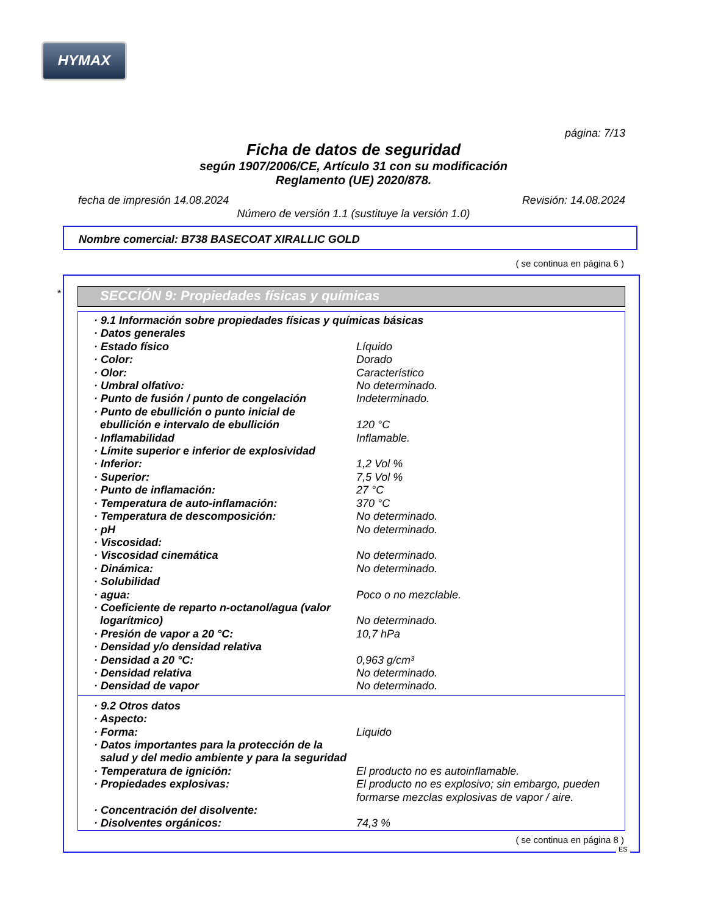HYMAX
página: 7/13
Ficha de datos de seguridad
según 1907/2006/CE, Artículo 31 con su modificación
Reglamento (UE) 2020/878.
fecha de impresión 14.08.2024 Revisión: 14.08.2024
Número de versión 1.1 (sustituye la versión 1.0)
Nombre comercial: B738 BASECOAT XIRALLIC GOLD
( se continua en página 6 )
*
SECCIÓN 9: Propiedades físicas y químicas
| · 9.1 Información sobre propiedades físicas y químicas básicas | |
| · Datos generales | |
| · Estado físico | Líquido |
| · Color: | Dorado |
| · Olor: | Característico |
| · Umbral olfativo: | No determinado. |
| · Punto de fusión / punto de congelación | Indeterminado. |
| · Punto de ebullición o punto inicial de ebullición e intervalo de ebullición | 120 °C |
| · Inflamabilidad | Inflamable. |
| · Límite superior e inferior de explosividad | |
| · Inferior: | 1,2 Vol % |
| · Superior: | 7,5 Vol % |
| · Punto de inflamación: | 27 °C |
| · Temperatura de auto-inflamación: | 370 °C |
| · Temperatura de descomposición: | No determinado. |
| · pH | No determinado. |
| · Viscosidad: | |
| · Viscosidad cinemática | No determinado. |
| · Dinámica: | No determinado. |
| · Solubilidad | |
| · agua: | Poco o no mezclable. |
| · Coeficiente de reparto n-octanol/agua (valor logarítmico) | No determinado. |
| · Presión de vapor a 20 °C: | 10,7 hPa |
| · Densidad y/o densidad relativa | |
| · Densidad a 20 °C: | 0,963 g/cm³ |
| · Densidad relativa | No determinado. |
| · Densidad de vapor | No determinado. |
| · 9.2 Otros datos | |
| · Aspecto: | |
| · Forma: | Liquido |
| · Datos importantes para la protección de la salud y del medio ambiente y para la seguridad | |
| · Temperatura de ignición: | El producto no es autoinflamable. |
| · Propiedades explosivas: | El producto no es explosivo; sin embargo, pueden formarse mezclas explosivas de vapor / aire. |
| · Concentración del disolvente: | |
| · Disolventes orgánicos: | 74,3 % |
( se continua en página 8 )
ES